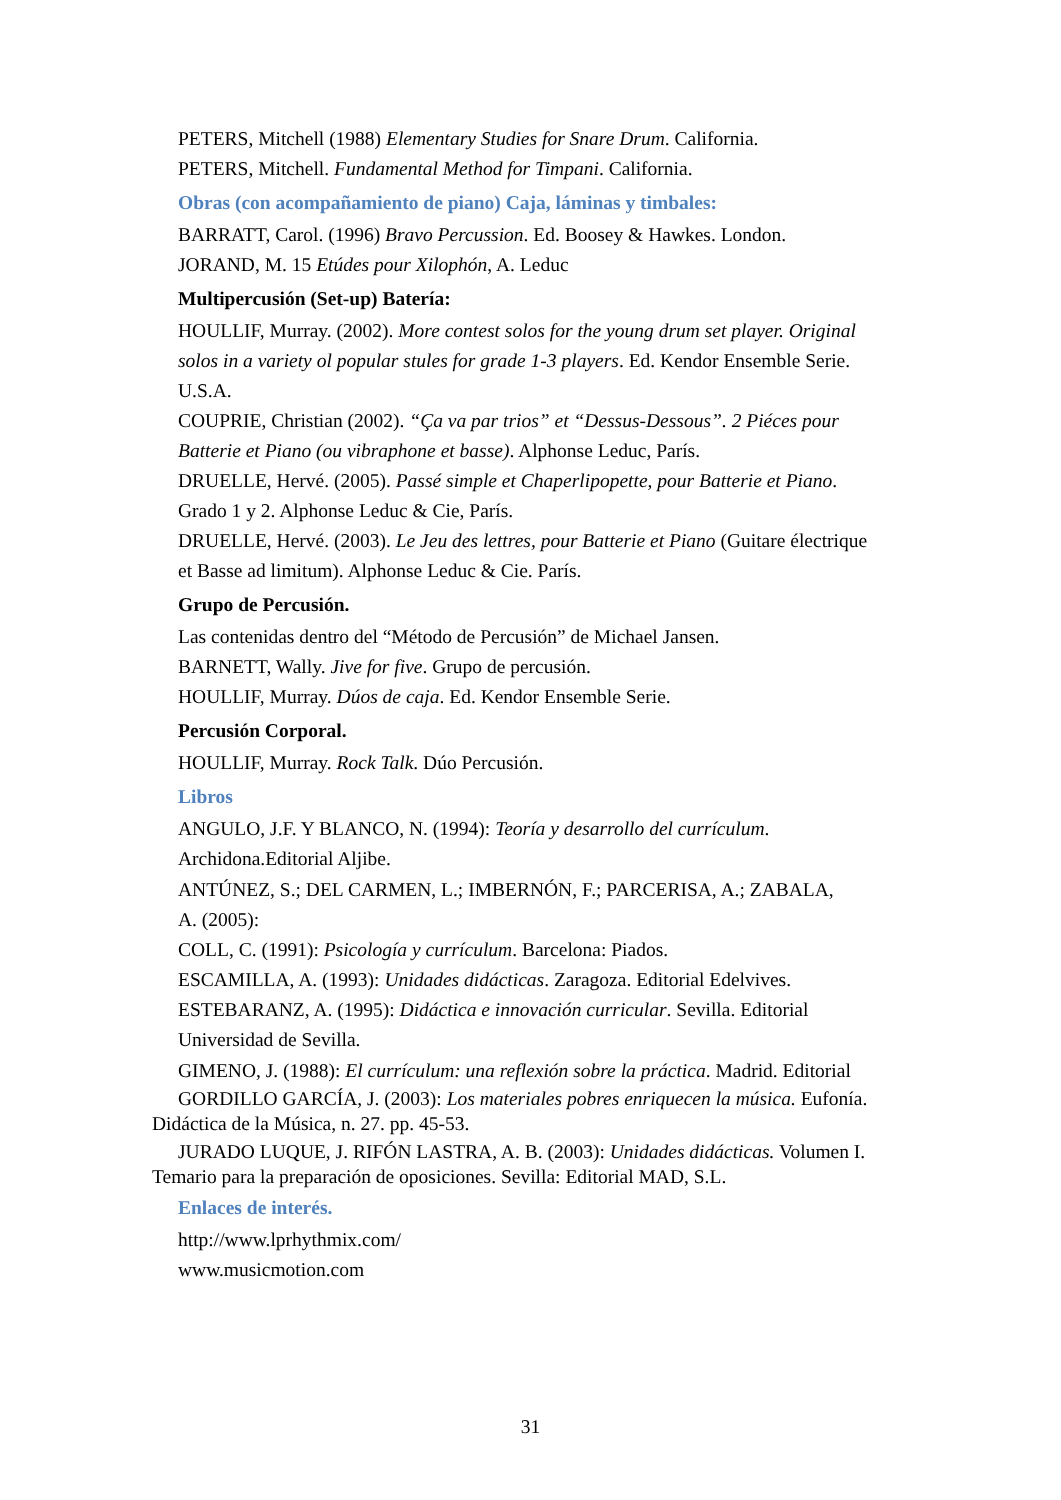PETERS, Mitchell (1988) Elementary Studies for Snare Drum. California.
PETERS, Mitchell. Fundamental Method for Timpani. California.
Obras (con acompañamiento de piano) Caja, láminas y timbales:
BARRATT, Carol. (1996) Bravo Percussion. Ed. Boosey & Hawkes. London.
JORAND, M. 15 Etúdes pour Xilophón, A. Leduc
Multipercusión (Set-up) Batería:
HOULLIF, Murray. (2002). More contest solos for the young drum set player. Original solos in a variety ol popular stules for grade 1-3 players. Ed. Kendor Ensemble Serie. U.S.A.
COUPRIE, Christian (2002). “Ça va par trios” et “Dessus-Dessous”. 2 Piéces pour Batterie et Piano (ou vibraphone et basse). Alphonse Leduc, París.
DRUELLE, Hervé. (2005). Passé simple et Chaperlipopette, pour Batterie et Piano. Grado 1 y 2. Alphonse Leduc & Cie, París.
DRUELLE, Hervé. (2003). Le Jeu des lettres, pour Batterie et Piano (Guitare électrique et Basse ad limitum). Alphonse Leduc & Cie. París.
Grupo de Percusión.
Las contenidas dentro del “Método de Percusión” de Michael Jansen.
BARNETT, Wally. Jive for five. Grupo de percusión.
HOULLIF, Murray. Dúos de caja. Ed. Kendor Ensemble Serie.
Percusión Corporal.
HOULLIF, Murray. Rock Talk. Dúo Percusión.
Libros
ANGULO, J.F. Y BLANCO, N. (1994): Teoría y desarrollo del currículum. Archidona.Editorial Aljibe.
ANTÚNEZ, S.; DEL CARMEN, L.; IMBERNÓN, F.; PARCERISA, A.; ZABALA,
A. (2005):
COLL, C. (1991): Psicología y currículum. Barcelona: Piados.
ESCAMILLA, A. (1993): Unidades didácticas. Zaragoza. Editorial Edelvives.
ESTEBARANZ, A. (1995): Didáctica e innovación curricular. Sevilla. Editorial Universidad de Sevilla.
GIMENO, J. (1988): El currículum: una reflexión sobre la práctica. Madrid. Editorial
GORDILLO GARCÍA, J. (2003): Los materiales pobres enriquecen la música. Eufonía. Didáctica de la Música, n. 27. pp. 45-53.
JURADO LUQUE, J. RIFÓN LASTRA, A. B. (2003): Unidades didácticas. Volumen I. Temario para la preparación de oposiciones. Sevilla: Editorial MAD, S.L.
Enlaces de interés.
http://www.lprhythmix.com/
www.musicmotion.com
31